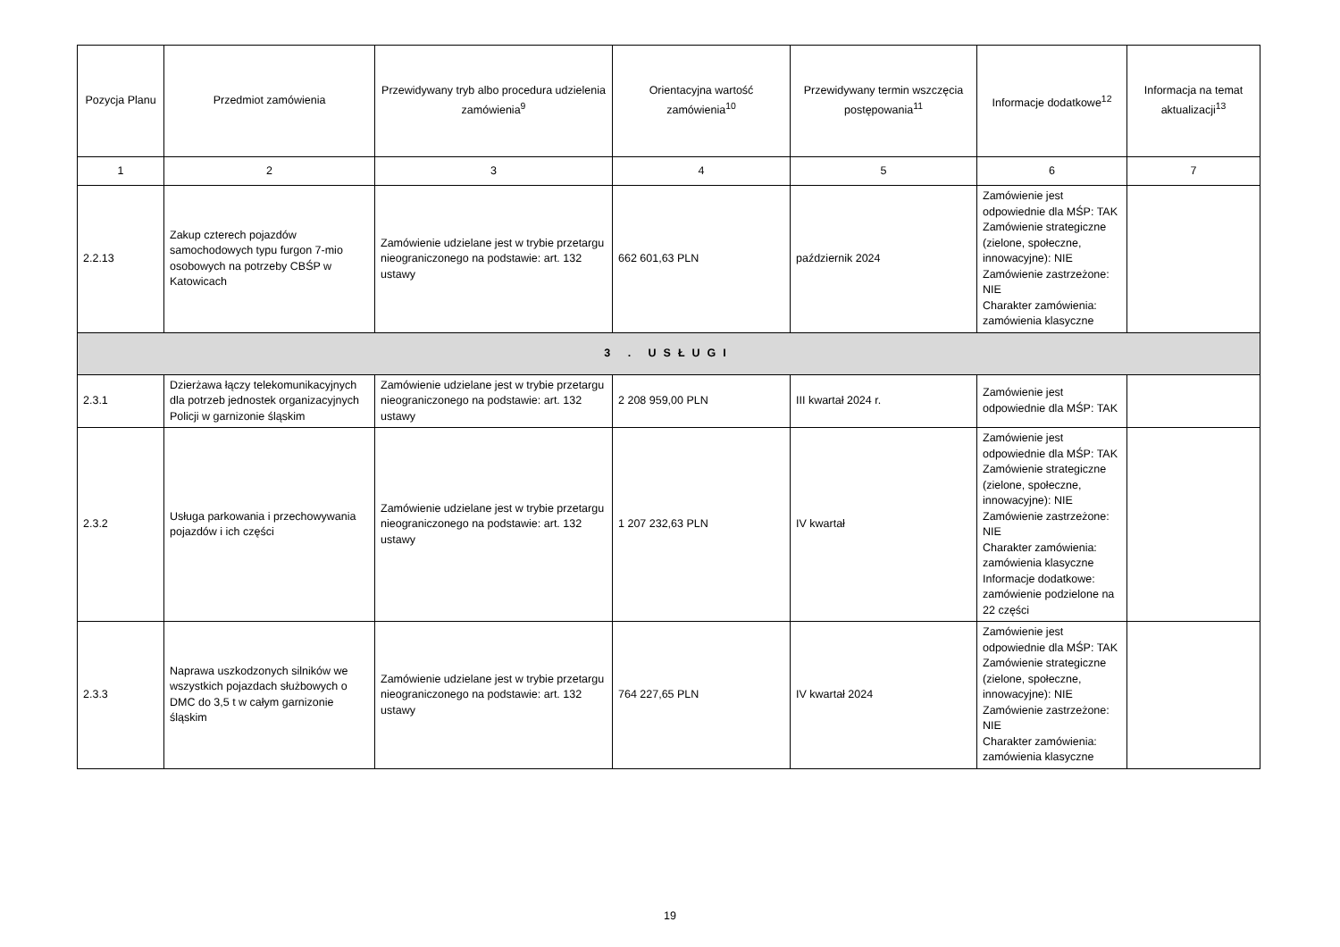| Pozycja Planu | Przedmiot zamówienia | Przewidywany tryb albo procedura udzielenia zamówienia<sup>9</sup> | Orientacyjna wartość zamówienia<sup>10</sup> | Przewidywany termin wszczęcia postępowania<sup>11</sup> | Informacje dodatkowe<sup>12</sup> | Informacja na temat aktualizacji<sup>13</sup> |
| --- | --- | --- | --- | --- | --- | --- |
| 1 | 2 | 3 | 4 | 5 | 6 | 7 |
| 2.2.13 | Zakup czterech pojazdów samochodowych typu furgon 7-mio osobowych na potrzeby CBŚP w Katowicach | Zamówienie udzielane jest w trybie przetargu nieograniczonego na podstawie: art. 132 ustawy | 662 601,63 PLN | październik 2024 | Zamówienie jest odpowiednie dla MŚP: TAK Zamówienie strategiczne (zielone, społeczne, innowacyjne): NIE Zamówienie zastrzeżone: NIE Charakter zamówienia: zamówienia klasyczne | |
| 3 . USŁUGI | | | | | | |
| 2.3.1 | Dzierżawa łączy telekomunikacyjnych dla potrzeb jednostek organizacyjnych Policji w garnizonie śląskim | Zamówienie udzielane jest w trybie przetargu nieograniczonego na podstawie: art. 132 ustawy | 2 208 959,00 PLN | III kwartał 2024 r. | Zamówienie jest odpowiednie dla MŚP: TAK | |
| 2.3.2 | Usługa parkowania i przechowywania pojazdów i ich części | Zamówienie udzielane jest w trybie przetargu nieograniczonego na podstawie: art. 132 ustawy | 1 207 232,63 PLN | IV kwartał | Zamówienie jest odpowiednie dla MŚP: TAK Zamówienie strategiczne (zielone, społeczne, innowacyjne): NIE Zamówienie zastrzeżone: NIE Charakter zamówienia: zamówienia klasyczne Informacje dodatkowe: zamówienie podzielone na 22 części | |
| 2.3.3 | Naprawa uszkodzonych silników we wszystkich pojazdach służbowych o DMC do 3,5 t w całym garnizonie śląskim | Zamówienie udzielane jest w trybie przetargu nieograniczonego na podstawie: art. 132 ustawy | 764 227,65 PLN | IV kwartał 2024 | Zamówienie jest odpowiednie dla MŚP: TAK Zamówienie strategiczne (zielone, społeczne, innowacyjne): NIE Zamówienie zastrzeżone: NIE Charakter zamówienia: zamówienia klasyczne | |
19